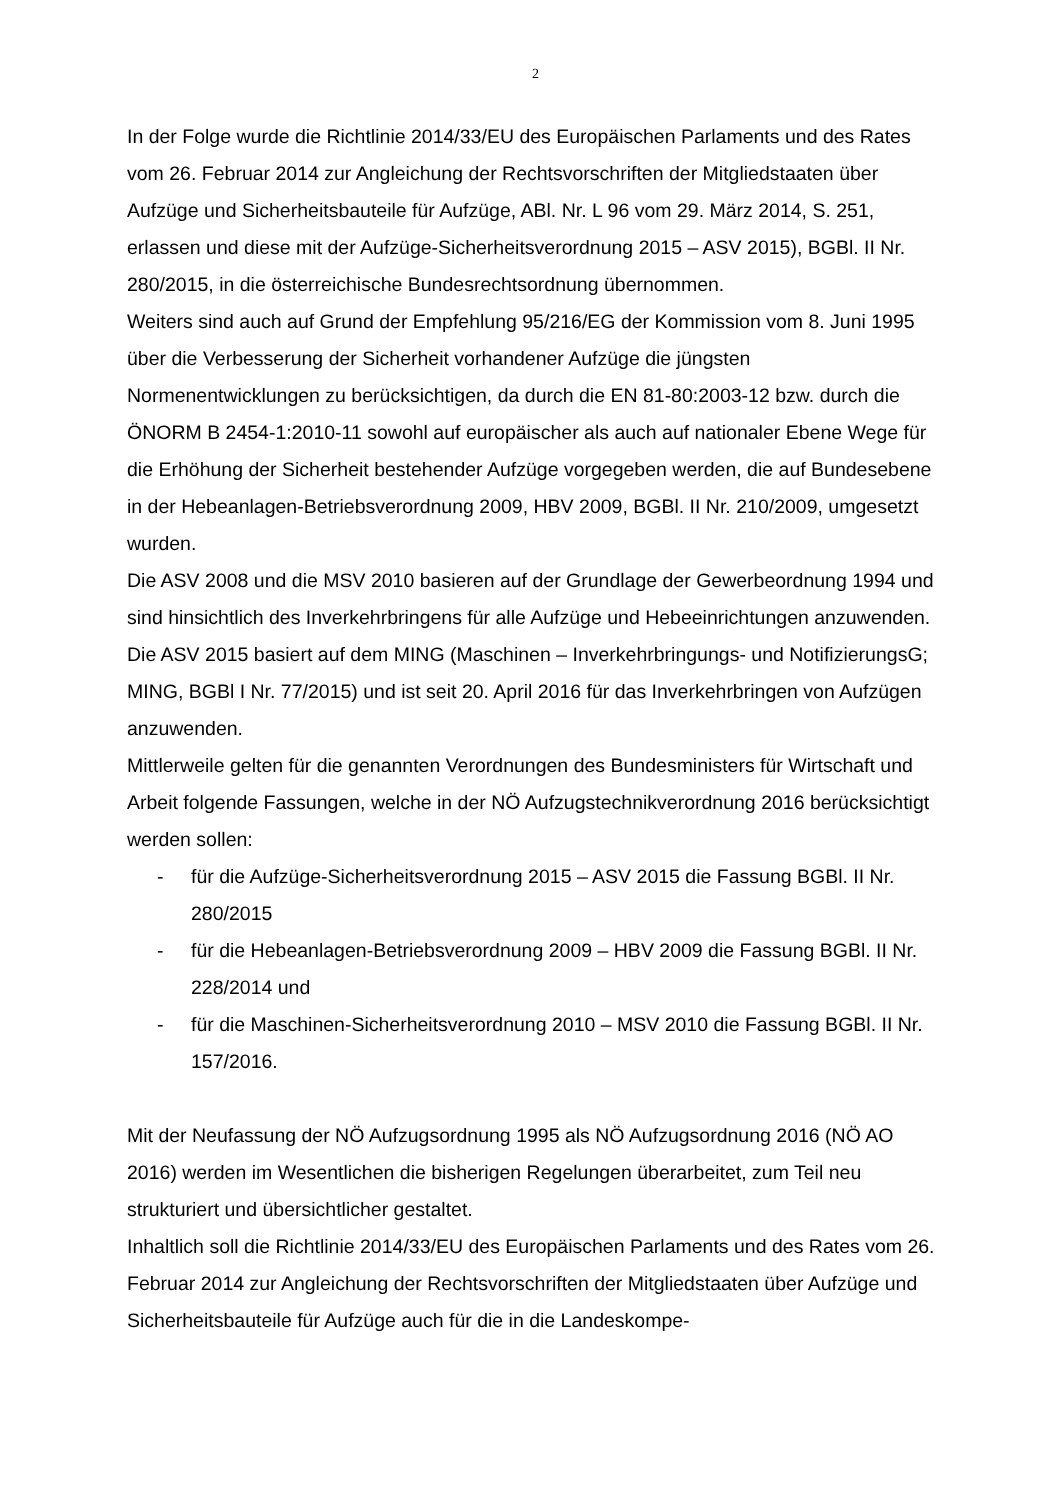2
In der Folge wurde die Richtlinie 2014/33/EU des Europäischen Parlaments und des Rates vom 26. Februar 2014 zur Angleichung der Rechtsvorschriften der Mitgliedstaaten über Aufzüge und Sicherheitsbauteile für Aufzüge, ABl. Nr. L 96 vom 29. März 2014, S. 251, erlassen und diese mit der Aufzüge-Sicherheitsverordnung 2015 – ASV 2015), BGBl. II Nr. 280/2015, in die österreichische Bundesrechtsordnung übernommen.
Weiters sind auch auf Grund der Empfehlung 95/216/EG der Kommission vom 8. Juni 1995 über die Verbesserung der Sicherheit vorhandener Aufzüge die jüngsten Normenentwicklungen zu berücksichtigen, da durch die EN 81-80:2003-12 bzw. durch die ÖNORM B 2454-1:2010-11 sowohl auf europäischer als auch auf nationaler Ebene Wege für die Erhöhung der Sicherheit bestehender Aufzüge vorgegeben werden, die auf Bundesebene in der Hebeanlagen-Betriebsverordnung 2009, HBV 2009, BGBl. II Nr. 210/2009, umgesetzt wurden.
Die ASV 2008 und die MSV 2010 basieren auf der Grundlage der Gewerbeordnung 1994 und sind hinsichtlich des Inverkehrbringens für alle Aufzüge und Hebeeinrichtungen anzuwenden. Die ASV 2015 basiert auf dem MING (Maschinen – Inverkehrbringungs- und NotifizierungsG; MING, BGBl I Nr. 77/2015) und ist seit 20. April 2016 für das Inverkehrbringen von Aufzügen anzuwenden.
Mittlerweile gelten für die genannten Verordnungen des Bundesministers für Wirtschaft und Arbeit folgende Fassungen, welche in der NÖ Aufzugstechnikverordnung 2016 berücksichtigt werden sollen:
- für die Aufzüge-Sicherheitsverordnung 2015 – ASV 2015 die Fassung BGBl. II Nr. 280/2015
- für die Hebeanlagen-Betriebsverordnung 2009 – HBV 2009 die Fassung BGBl. II Nr. 228/2014 und
- für die Maschinen-Sicherheitsverordnung 2010 – MSV 2010 die Fassung BGBl. II Nr. 157/2016.
Mit der Neufassung der NÖ Aufzugsordnung 1995 als NÖ Aufzugsordnung 2016 (NÖ AO 2016) werden im Wesentlichen die bisherigen Regelungen überarbeitet, zum Teil neu strukturiert und übersichtlicher gestaltet.
Inhaltlich soll die Richtlinie 2014/33/EU des Europäischen Parlaments und des Rates vom 26. Februar 2014 zur Angleichung der Rechtsvorschriften der Mitgliedstaaten über Aufzüge und Sicherheitsbauteile für Aufzüge auch für die in die Landeskompe-